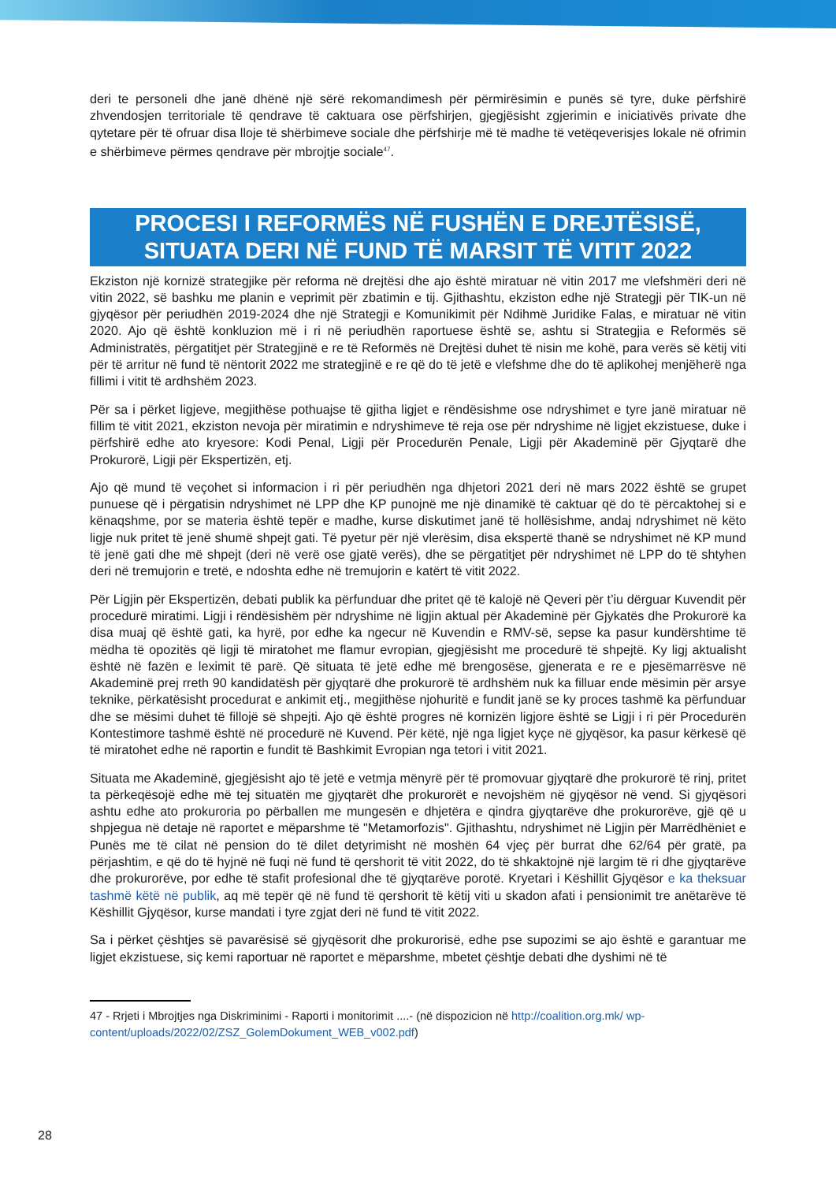deri te personeli dhe janë dhënë një sërë rekomandimesh për përmirësimin e punës së tyre, duke përfshirë zhvendosjen territoriale të qendrave të caktuara ose përfshirjen, gjegjësisht zgjerimin e iniciativës private dhe qytetare për të ofruar disa lloje të shërbimeve sociale dhe përfshirje më të madhe të vetëqeverisjes lokale në ofrimin e shërbimeve përmes qendrave për mbrojtje sociale<sup>47</sup>.
PROCESI I REFORMËS NË FUSHËN E DREJTËSISË,
SITUATA DERI NË FUND TË MARSIT TË VITIT 2022
Ekziston një kornizë strategjike për reforma në drejtësi dhe ajo është miratuar në vitin 2017 me vlefshmëri deri në vitin 2022, së bashku me planin e veprimit për zbatimin e tij. Gjithashtu, ekziston edhe një Strategji për TIK-un në gjyqësor për periudhën 2019-2024 dhe një Strategji e Komunikimit për Ndihmë Juridike Falas, e miratuar në vitin 2020. Ajo që është konkluzion më i ri në periudhën raportuese është se, ashtu si Strategjia e Reformës së Administratës, përgatitjet për Strategjinë e re të Reformës në Drejtësi duhet të nisin me kohë, para verës së këtij viti për të arritur në fund të nëntorit 2022 me strategjinë e re që do të jetë e vlefshme dhe do të aplikohej menjëherë nga fillimi i vitit të ardhshëm 2023.
Për sa i përket ligjeve, megjithëse pothuajse të gjitha ligjet e rëndësishme ose ndryshimet e tyre janë miratuar në fillim të vitit 2021, ekziston nevoja për miratimin e ndryshimeve të reja ose për ndryshime në ligjet ekzistuese, duke i përfshirë edhe ato kryesore: Kodi Penal, Ligji për Procedurën Penale, Ligji për Akademinë për Gjyqtarë dhe Prokurorë, Ligji për Ekspertizën, etj.
Ajo që mund të veçohet si informacion i ri për periudhën nga dhjetori 2021 deri në mars 2022 është se grupet punuese që i përgatisin ndryshimet në LPP dhe KP punojnë me një dinamikë të caktuar që do të përcaktohej si e kënaqshme, por se materia është tepër e madhe, kurse diskutimet janë të hollësishme, andaj ndryshimet në këto ligje nuk pritet të jenë shumë shpejt gati. Të pyetur për një vlerësim, disa ekspertë thanë se ndryshimet në KP mund të jenë gati dhe më shpejt (deri në verë ose gjatë verës), dhe se përgatitjet për ndryshimet në LPP do të shtyhen deri në tremujorin e tretë, e ndoshta edhe në tremujorin e katërt të vitit 2022.
Për Ligjin për Ekspertizën, debati publik ka përfunduar dhe pritet që të kalojë në Qeveri për t’iu dërguar Kuvendit për procedurë miratimi. Ligji i rëndësishëm për ndryshime në ligjin aktual për Akademinë për Gjykatës dhe Prokurorë ka disa muaj që është gati, ka hyrë, por edhe ka ngecur në Kuvendin e RMV-së, sepse ka pasur kundërshtime të mëdha të opozitës që ligji të miratohet me flamur evropian, gjegjësisht me procedurë të shpejtë. Ky ligj aktualisht është në fazën e leximit të parë. Që situata të jetë edhe më brengosëse, gjenerata e re e pjesëmarrësve në Akademinë prej rreth 90 kandidatësh për gjyqtarë dhe prokurorë të ardhshëm nuk ka filluar ende mësimin për arsye teknike, përkatësisht procedurat e ankimit etj., megjithëse njohuritë e fundit janë se ky proces tashmë ka përfunduar dhe se mësimi duhet të fillojë së shpejti. Ajo që është progres në kornizën ligjore është se Ligji i ri për Procedurën Kontestimore tashmë është në procedurë në Kuvend. Për këtë, një nga ligjet kyçe në gjyqësor, ka pasur kërkesë që të miratohet edhe në raportin e fundit të Bashkimit Evropian nga tetori i vitit 2021.
Situata me Akademinë, gjegjësisht ajo të jetë e vetmja mënyrë për të promovuar gjyqtarë dhe prokurorë të rinj, pritet ta përkeqësojë edhe më tej situatën me gjyqtarët dhe prokurorët e nevojshëm në gjyqësor në vend. Si gjyqësori ashtu edhe ato prokuroria po përballen me mungesën e dhjetëra e qindra gjyqtarëve dhe prokurorëve, gjë që u shpjegua në detaje në raportet e mëparshme të "Metamorfozis". Gjithashtu, ndryshimet në Ligjin për Marrëdhëniet e Punës me të cilat në pension do të dilet detyrimisht në moshën 64 vjeç për burrat dhe 62/64 për gratë, pa përjashtim, e që do të hyjnë në fuqi në fund të qershorit të vitit 2022, do të shkaktojnë një largim të ri dhe gjyqtarëve dhe prokurorëve, por edhe të stafit profesional dhe të gjyqtarëve porotë. Kryetari i Këshillit Gjyqësor e ka theksuar tashmë këtë në publik, aq më tepër që në fund të qershorit të këtij viti u skadon afati i pensionimit tre anëtarëve të Këshillit Gjyqësor, kurse mandati i tyre zgjat deri në fund të vitit 2022.
Sa i përket çështjes së pavarësisë së gjyqësorit dhe prokurorisë, edhe pse supozimi se ajo është e garantuar me ligjet ekzistuese, siç kemi raportuar në raportet e mëparshme, mbetet çështje debati dhe dyshimi në të
47 - Rrjeti i Mbrojtjes nga Diskriminimi - Raporti i monitorimit ....- (në dispozicion në http://coalition.org.mk/ wp-content/uploads/2022/02/ZSZ_GolemDokument_WEB_v002.pdf)
28